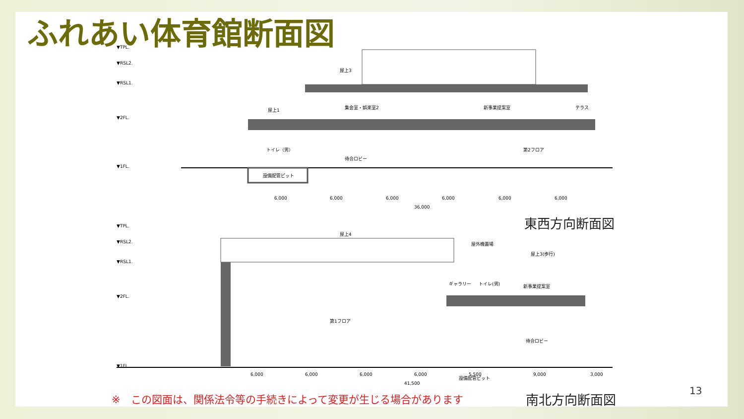ふれあい体育館断面図
屋上3
屋上1
集会室・娯楽室2
新事業提案室
テラス
トイレ（男）
待合ロビー
第2フロア
設備配管ピット
▼TPL.
▼RSL2.
▼RSL1.
▼2FL.
▼1FL.
6,000
6,000
6,000
6,000
6,000
6,000
36,000
東西方向断面図
屋上4
屋外機置場
屋上3(歩行)
ギャラリー
トイレ(男)
新事業提案室
第1フロア
待合ロビー
設備配管ピット
▼TPL.
▼RSL2.
▼RSL1.
▼2FL.
▼1FL.
6,000
6,000
6,000
6,000
5,500
9,000
3,000
41,500
※　この図面は、関係法令等の手続きによって変更が生じる場合があります
南北方向断面図 13